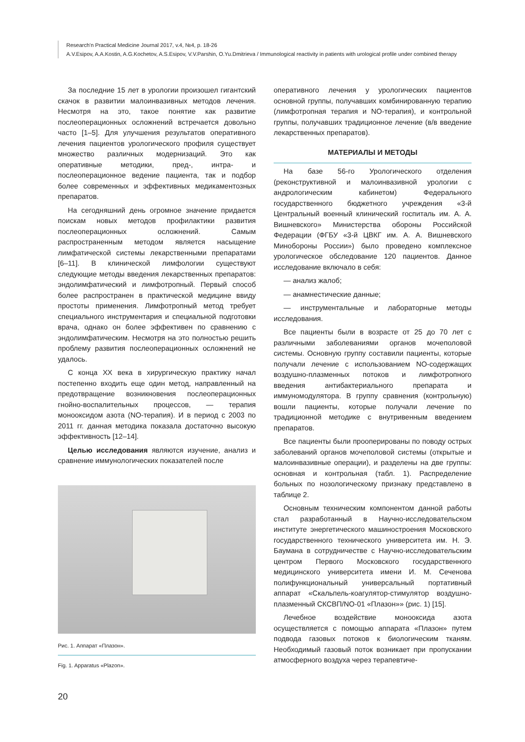Research'n Practical Medicine Journal 2017, v.4, №4, p. 18-26
A.V.Esipov, A.A.Kostin, A.G.Kochetov, A.S.Esipov, V.V.Parshin, O.Yu.Dmitrieva / Immunological reactivity in patients with urological profile under combined therapy
За последние 15 лет в урологии произошел гигантский скачок в развитии малоинвазивных методов лечения. Несмотря на это, такое понятие как развитие послеоперационных осложнений встречается довольно часто [1–5]. Для улучшения результатов оперативного лечения пациентов урологического профиля существует множество различных модернизаций. Это как оперативные методики, пред-, интра- и послеоперационное ведение пациента, так и подбор более современных и эффективных медикаментозных препаратов.
На сегодняшний день огромное значение придается поискам новых методов профилактики развития послеоперационных осложнений. Самым распространенным методом является насыщение лимфатической системы лекарственными препаратами [6–11]. В клинической лимфологии существуют следующие методы введения лекарственных препаратов: эндолимфатический и лимфотропный. Первый способ более распространен в практической медицине ввиду простоты применения. Лимфотропный метод требует специального инструментария и специальной подготовки врача, однако он более эффективен по сравнению с эндолимфатическим. Несмотря на это полностью решить проблему развития послеоперационных осложнений не удалось.
С конца XX века в хирургическую практику начал постепенно входить еще один метод, направленный на предотвращение возникновения послеоперационных гнойно-воспалительных процессов, — терапия монооксидом азота (NO-терапия). И в период с 2003 по 2011 гг. данная методика показала достаточно высокую эффективность [12–14].
Целью исследования являются изучение, анализ и сравнение иммунологических показателей после
Рис. 1. Аппарат «Плазон».
Fig. 1. Apparatus «Plazon».
оперативного лечения у урологических пациентов основной группы, получавших комбинированную терапию (лимфотропная терапия и NO-терапия), и контрольной группы, получавших традиционное лечение (в/в введение лекарственных препаратов).
МАТЕРИАЛЫ И МЕТОДЫ
На базе 56-го Урологического отделения (реконструктивной и малоинвазивной урологии с андрологическим кабинетом) Федерального государственного бюджетного учреждения «3-й Центральный военный клинический госпиталь им. А. А. Вишневского» Министерства обороны Российской Федерации (ФГБУ «3-й ЦВКГ им. А. А. Вишневского Минобороны России») было проведено комплексное урологическое обследование 120 пациентов. Данное исследование включало в себя:
— анализ жалоб;
— анамнестические данные;
— инструментальные и лабораторные методы исследования.
Все пациенты были в возрасте от 25 до 70 лет с различными заболеваниями органов мочеполовой системы. Основную группу составили пациенты, которые получали лечение с использованием NO-содержащих воздушно-плазменных потоков и лимфотропного введения антибактериального препарата и иммуномодулятора. В группу сравнения (контрольную) вошли пациенты, которые получали лечение по традиционной методике с внутривенным введением препаратов.
Все пациенты были прооперированы по поводу острых заболеваний органов мочеполовой системы (открытые и малоинвазивные операции), и разделены на две группы: основная и контрольная (табл. 1). Распределение больных по нозологическому признаку представлено в таблице 2.
Основным техническим компонентом данной работы стал разработанный в Научно-исследовательском институте энергетического машиностроения Московского государственного технического университета им. Н. Э. Баумана в сотрудничестве с Научно-исследовательским центром Первого Московского государственного медицинского университета имени И. М. Сеченова полифункциональный универсальный портативный аппарат «Скальпель-коагулятор-стимулятор воздушно-плазменный СКСВП/NO-01 «Плазон»» (рис. 1) [15].
Лечебное воздействие монооксида азота осуществляется с помощью аппарата «Плазон» путем подвода газовых потоков к биологическим тканям. Необходимый газовый поток возникает при пропускании атмосферного воздуха через терапевтиче-
20